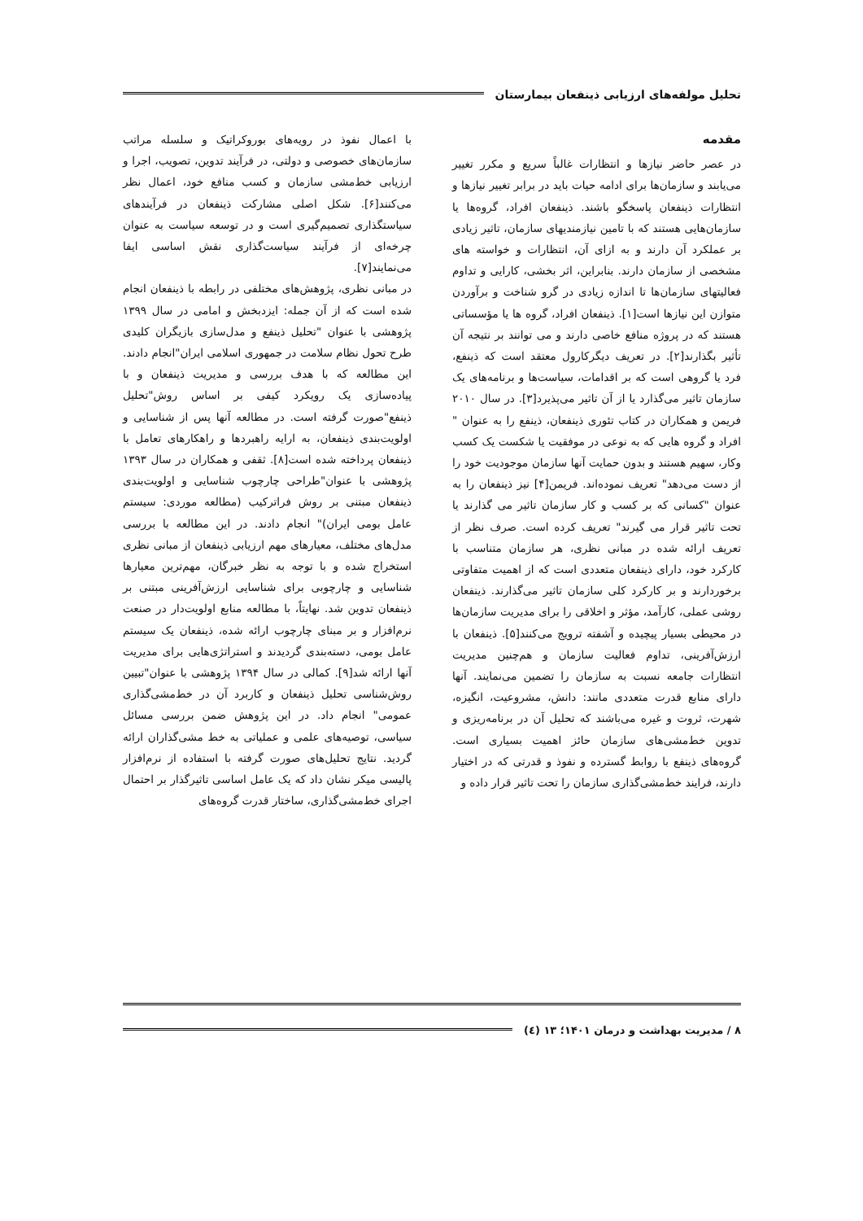تحلیل مولفه‌های ارزیابی ذینفعان بیمارستان
مقدمه
در عصر حاضر نیازها و انتظارات غالباً سریع و مکرر تغییر می‌یابند و سازمان‌ها برای ادامه حیات باید در برابر تغییر نیازها و انتظارات ذینفعان پاسخگو باشند. ذینفعان افراد، گروه‌ها یا سازمان‌هایی هستند که با تامین نیازمندیهای سازمان، تاثیر زیادی بر عملکرد آن دارند و به ازای آن، انتظارات و خواسته های مشخصی از سازمان دارند. بنابراین، اثر بخشی، کارایی و تداوم فعالیتهای سازمان‌ها تا اندازه زیادی در گرو شناخت و برآوردن متوازن این نیازها است[۱]. ذینفعان افراد، گروه ها یا مؤسساتی هستند که در پروژه منافع خاصی دارند و می توانند بر نتیجه آن تأثیر بگذارند[۲]. در تعریف دیگرکارول معتقد است که ذینفع، فرد یا گروهی است که بر اقدامات، سیاست‌ها و برنامه‌های یک سازمان تاثیر می‌گذارد یا از آن تاثیر می‌پذیرد[۳]. در سال ۲۰۱۰ فریمن و همکاران در کتاب تئوری ذینفعان، ذینفع را به عنوان " افراد و گروه هایی که به نوعی در موفقیت یا شکست یک کسب وکار، سهیم هستند و بدون حمایت آنها سازمان موجودیت خود را از دست می‌دهد" تعریف نموده‌اند. فریمن[۴] نیز ذینفعان را به عنوان "کسانی که بر کسب و کار سازمان تاثیر می گذارند یا تحت تاثیر قرار می گیرند" تعریف کرده است. صرف نظر از تعریف ارائه شده در مبانی نظری، هر سازمان متناسب با کارکرد خود، دارای ذینفعان متعددی است که از اهمیت متفاوتی برخوردارند و بر کارکرد کلی سازمان تاثیر می‌گذارند. ذینفعان روشی عملی، کارآمد، مؤثر و اخلاقی را برای مدیریت سازمان‌ها در محیطی بسیار پیچیده و آشفته ترویج می‌کنند[۵]. ذینفعان با ارزش‌آفرینی، تداوم فعالیت سازمان و هم‌چنین مدیریت انتظارات جامعه نسبت به سازمان را تضمین می‌نمایند. آنها دارای منابع قدرت متعددی مانند: دانش، مشروعیت، انگیزه، شهرت، ثروت و غیره می‌باشند که تحلیل آن در برنامه‌ریزی و تدوین خط‌مشی‌های سازمان حائز اهمیت بسیاری است. گروه‌های ذینفع با روابط گسترده و نفوذ و قدرتی که در اختیار دارند، فرایند خط‌مشی‌گذاری سازمان را تحت تاثیر قرار داده و
با اعمال نفوذ در رویه‌های بوروکراتیک و سلسله مراتب سازمان‌های خصوصی و دولتی، در فرآیند تدوین، تصویب، اجرا و ارزیابی خط‌مشی سازمان و کسب منافع خود، اعمال نظر می‌کنند[۶]. شکل اصلی مشارکت ذینفعان در فرآیندهای سیاستگذاری تصمیم‌گیری است و در توسعه سیاست به عنوان چرخه‌ای از فرآیند سیاست‌گذاری نقش اساسی ایفا می‌نمایند[۷].
در مبانی نظری، پژوهش‌های مختلفی در رابطه با ذینفعان انجام شده است که از آن جمله: ایزدبخش و امامی در سال ۱۳۹۹ پژوهشی با عنوان "تحلیل ذینفع و مدل‌سازی بازیگران کلیدی طرح تحول نظام سلامت در جمهوری اسلامی ایران"انجام دادند. این مطالعه که با هدف بررسی و مدیریت ذینفعان و با پیاده‌سازی یک رویکرد کیفی بر اساس روش"تحلیل ذینفع"صورت گرفته است. در مطالعه آنها پس از شناسایی و اولویت‌بندی ذینفعان، به ارایه راهبردها و راهکارهای تعامل با ذینفعان پرداخته شده است[۸]. ثقفی و همکاران در سال ۱۳۹۳ پژوهشی با عنوان"طراحی چارچوب شناسایی و اولویت‌بندی ذینفعان مبتنی بر روش فراترکیب (مطالعه موردی: سیستم عامل بومی ایران)" انجام دادند. در این مطالعه با بررسی مدل‌های مختلف، معیارهای مهم ارزیابی ذینفعان از مبانی نظری استخراج شده و با توجه به نظر خبرگان، مهم‌ترین معیارها شناسایی و چارچوبی برای شناسایی ارزش‌آفرینی مبتنی بر ذینفعان تدوین شد. نهایتاً، با مطالعه منابع اولویت‌دار در صنعت نرم‌افزار و بر مبنای چارچوب ارائه شده، ذینفعان یک سیستم عامل بومی، دسته‌بندی گردیدند و استراتژی‌هایی برای مدیریت آنها ارائه شد[۹]. کمالی در سال ۱۳۹۴ پژوهشی با عنوان"تبیین روش‌شناسی تحلیل ذینفعان و کاربرد آن در خط‌مشی‌گذاری عمومی" انجام داد. در این پژوهش ضمن بررسی مسائل سیاسی، توصیه‌های علمی و عملیاتی به خط مشی‌گذاران ارائه گردید. نتایج تحلیل‌های صورت گرفته با استفاده از نرم‌افزار پالیسی میکر نشان داد که یک عامل اساسی تاثیرگذار بر احتمال اجرای خط‌مشی‌گذاری، ساختار قدرت گروه‌های
۸ / مدیریت بهداشت و درمان ۱۴۰۱؛ ۱۳ (٤)